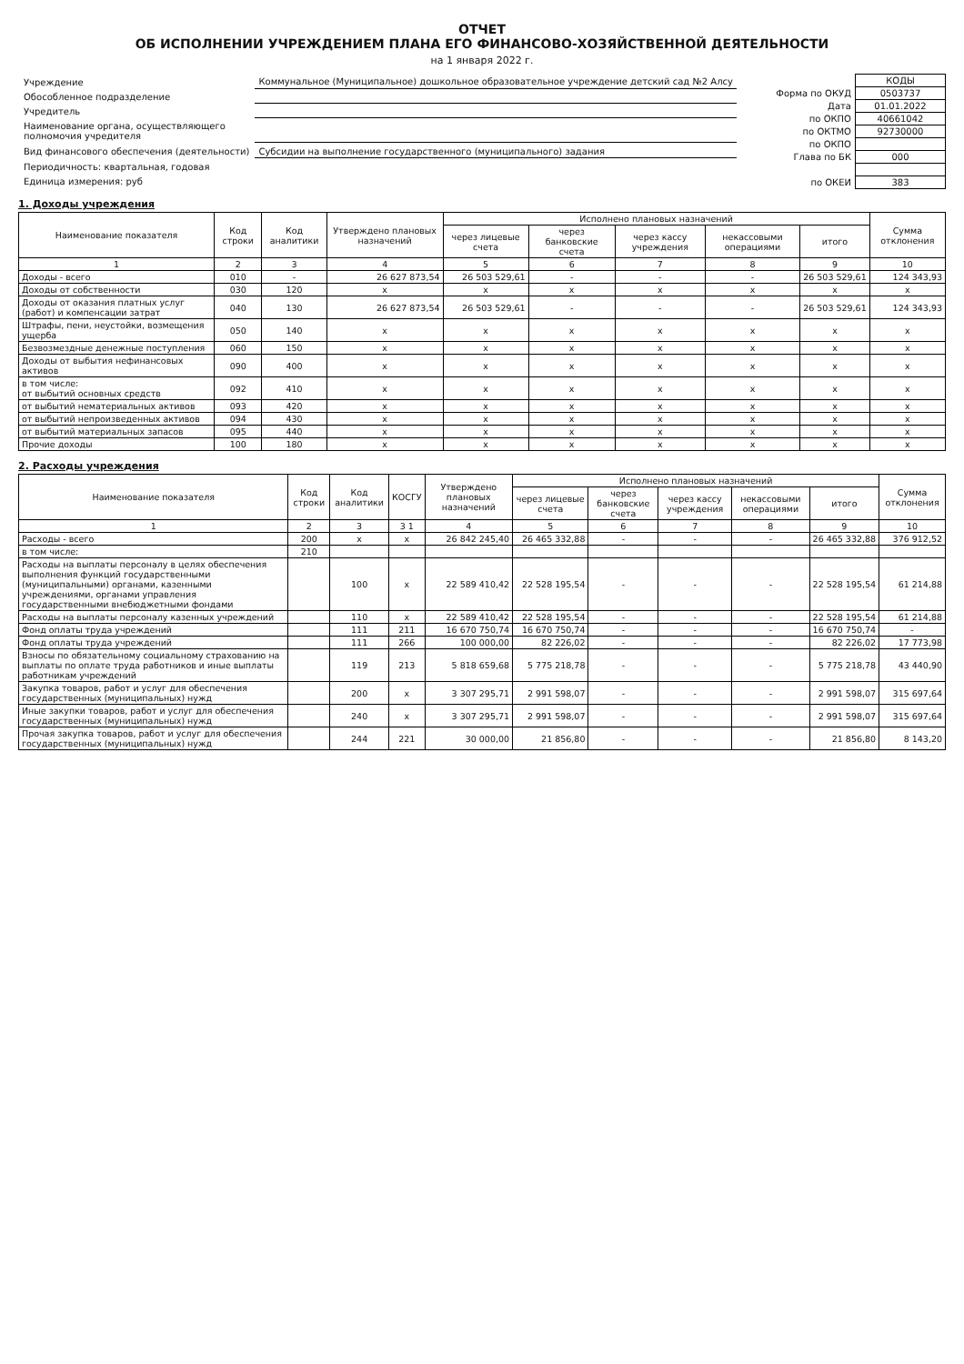ОТЧЕТ
ОБ ИСПОЛНЕНИИ УЧРЕЖДЕНИЕМ ПЛАНА ЕГО ФИНАНСОВО-ХОЗЯЙСТВЕННОЙ ДЕЯТЕЛЬНОСТИ
на 1 января 2022 г.
| Учреждение | Коммунальное (Муниципальное) дошкольное образовательное учреждение детский сад №2 Алсу |
| Обособленное подразделение | |
| Учредитель | |
| Наименование органа, осуществляющего полномочия учредителя | |
| Вид финансового обеспечения (деятельности) | Субсидии на выполнение государственного (муниципального) задания |
| Периодичность: квартальная, годовая | |
| Единица измерения: руб | |
| | КОДЫ |
| Форма по ОКУД | 0503737 |
| Дата | 01.01.2022 |
| по ОКПО | 40661042 |
| по ОКТМО | 92730000 |
| по ОКПО | |
| Глава по БК | 000 |
| по ОКЕИ | 383 |
1. Доходы учреждения
| Наименование показателя | Код строки | Код аналитики | Утверждено плановых назначений | Исполнено плановых назначений | | | | | Сумма отклонения |
| --- | --- | --- | --- | --- | --- | --- | --- | --- | --- |
| | | | | через лицевые счета | через банковские счета | через кассу учреждения | некассовыми операциями | итого | |
| 1 | 2 | 3 | 4 | 5 | 6 | 7 | 8 | 9 | 10 |
| Доходы - всего | 010 | - | 26 627 873,54 | 26 503 529,61 | - | - | - | 26 503 529,61 | 124 343,93 |
| Доходы от собственности | 030 | 120 | x | x | x | x | x | x | x |
| Доходы от оказания платных услуг (работ) и компенсации затрат | 040 | 130 | 26 627 873,54 | 26 503 529,61 | - | - | - | 26 503 529,61 | 124 343,93 |
| Штрафы, пени, неустойки, возмещения ущерба | 050 | 140 | x | x | x | x | x | x | x |
| Безвозмездные денежные поступления | 060 | 150 | x | x | x | x | x | x | x |
| Доходы от выбытия нефинансовых активов | 090 | 400 | x | x | x | x | x | x | x |
| в том числе: от выбытий основных средств | 092 | 410 | x | x | x | x | x | x | x |
| от выбытий нематериальных активов | 093 | 420 | x | x | x | x | x | x | x |
| от выбытий непроизведенных активов | 094 | 430 | x | x | x | x | x | x | x |
| от выбытий материальных запасов | 095 | 440 | x | x | x | x | x | x | x |
| Прочие доходы | 100 | 180 | x | x | x | x | x | x | x |
2. Расходы учреждения
| Наименование показателя | Код строки | Код аналитики | КОСГУ | Утверждено плановых назначений | Исполнено плановых назначений | | | | | Сумма отклонения |
| --- | --- | --- | --- | --- | --- | --- | --- | --- | --- | --- |
| | | | | | через лицевые счета | через банковские счета | через кассу учреждения | некассовыми операциями | итого | |
| 1 | 2 | 3 | 3 1 | 4 | 5 | 6 | 7 | 8 | 9 | 10 |
| Расходы - всего | 200 | x | x | 26 842 245,40 | 26 465 332,88 | - | - | - | 26 465 332,88 | 376 912,52 |
| в том числе: | 210 | | | | | | | | | |
| Расходы на выплаты персоналу в целях обеспечения выполнения функций государственными (муниципальными) органами, казенными учреждениями, органами управления государственными внебюджетными фондами | | 100 | x | 22 589 410,42 | 22 528 195,54 | - | - | - | 22 528 195,54 | 61 214,88 |
| Расходы на выплаты персоналу казенных учреждений | | 110 | x | 22 589 410,42 | 22 528 195,54 | - | - | - | 22 528 195,54 | 61 214,88 |
| Фонд оплаты труда учреждений | | 111 | 211 | 16 670 750,74 | 16 670 750,74 | - | - | - | 16 670 750,74 | - |
| Фонд оплаты труда учреждений | | 111 | 266 | 100 000,00 | 82 226,02 | - | - | - | 82 226,02 | 17 773,98 |
| Взносы по обязательному социальному страхованию на выплаты по оплате труда работников и иные выплаты работникам учреждений | | 119 | 213 | 5 818 659,68 | 5 775 218,78 | - | - | - | 5 775 218,78 | 43 440,90 |
| Закупка товаров, работ и услуг для обеспечения государственных (муниципальных) нужд | | 200 | x | 3 307 295,71 | 2 991 598,07 | - | - | - | 2 991 598,07 | 315 697,64 |
| Иные закупки товаров, работ и услуг для обеспечения государственных (муниципальных) нужд | | 240 | x | 3 307 295,71 | 2 991 598,07 | - | - | - | 2 991 598,07 | 315 697,64 |
| Прочая закупка товаров, работ и услуг для обеспечения государственных (муниципальных) нужд | | 244 | 221 | 30 000,00 | 21 856,80 | - | - | - | 21 856,80 | 8 143,20 |